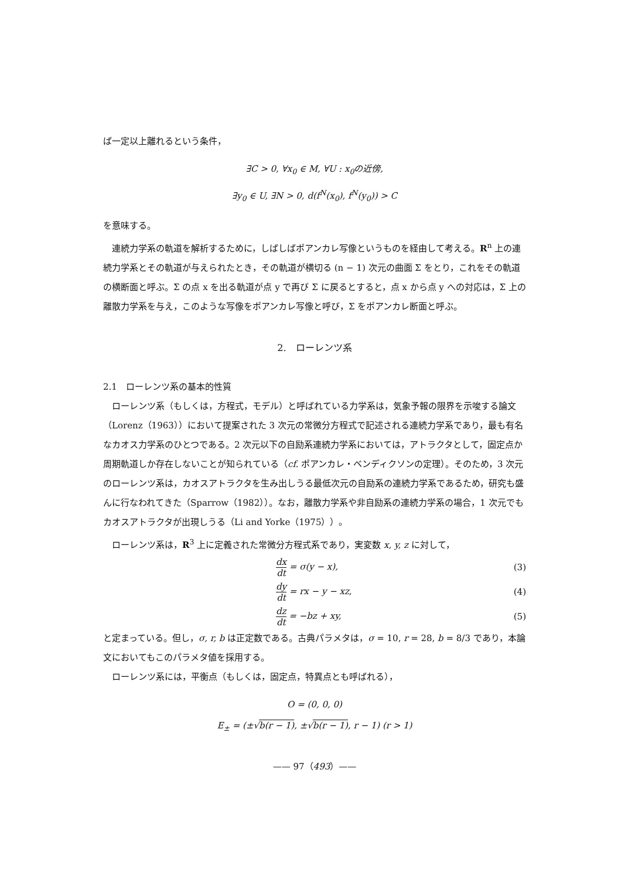ば一定以上離れるという条件，
∃C > 0, ∀x<sub>0</sub> ∈ M, ∀U : x<sub>0</sub>の近傍,
∃y<sub>0</sub> ∈ U, ∃N > 0, d(f<sup>N</sup>(x<sub>0</sub>), f<sup>N</sup>(y<sub>0</sub>)) > C
を意味する。
連続力学系の軌道を解析するために，しばしばポアンカレ写像というものを経由して考える。R<sup>n</sup> 上の連続力学系とその軌道が与えられたとき，その軌道が横切る (n − 1) 次元の曲面 Σ をとり，これをその軌道の横断面と呼ぶ。Σ の点 x を出る軌道が点 y で再び Σ に戻るとすると，点 x から点 y への対応は，Σ 上の離散力学系を与え，このような写像をポアンカレ写像と呼び，Σ をポアンカレ断面と呼ぶ。
2.　ローレンツ系
2.1　ローレンツ系の基本的性質
ローレンツ系（もしくは，方程式，モデル）と呼ばれている力学系は，気象予報の限界を示唆する論文（Lorenz（1963））において提案された 3 次元の常微分方程式で記述される連続力学系であり，最も有名なカオス力学系のひとつである。2 次元以下の自励系連続力学系においては，アトラクタとして，固定点か周期軌道しか存在しないことが知られている（cf. ポアンカレ・ベンディクソンの定理）。そのため，3 次元のローレンツ系は，カオスアトラクタを生み出しうる最低次元の自励系の連続力学系であるため，研究も盛んに行なわれてきた（Sparrow（1982））。なお，離散力学系や非自励系の連続力学系の場合，1 次元でもカオスアトラクタが出現しうる（Li and Yorke（1975））。
ローレンツ系は，R<sup>3</sup> 上に定義された常微分方程式系であり，実変数 x, y, z に対して，
dx dt = σ(y − x), (3)
dy dt = rx − y − xz, (4)
dz dt = −bz + xy, (5)
と定まっている。但し，σ, r, b は正定数である。古典パラメタは，σ = 10, r = 28, b = 8/3 であり，本論文においてもこのパラメタ値を採用する。
ローレンツ系には，平衡点（もしくは，固定点，特異点とも呼ばれる），
O = (0, 0, 0)
E<sub>±</sub> = (±√b(r − 1), ±√b(r − 1), r − 1) (r > 1)
—— 97（493）——